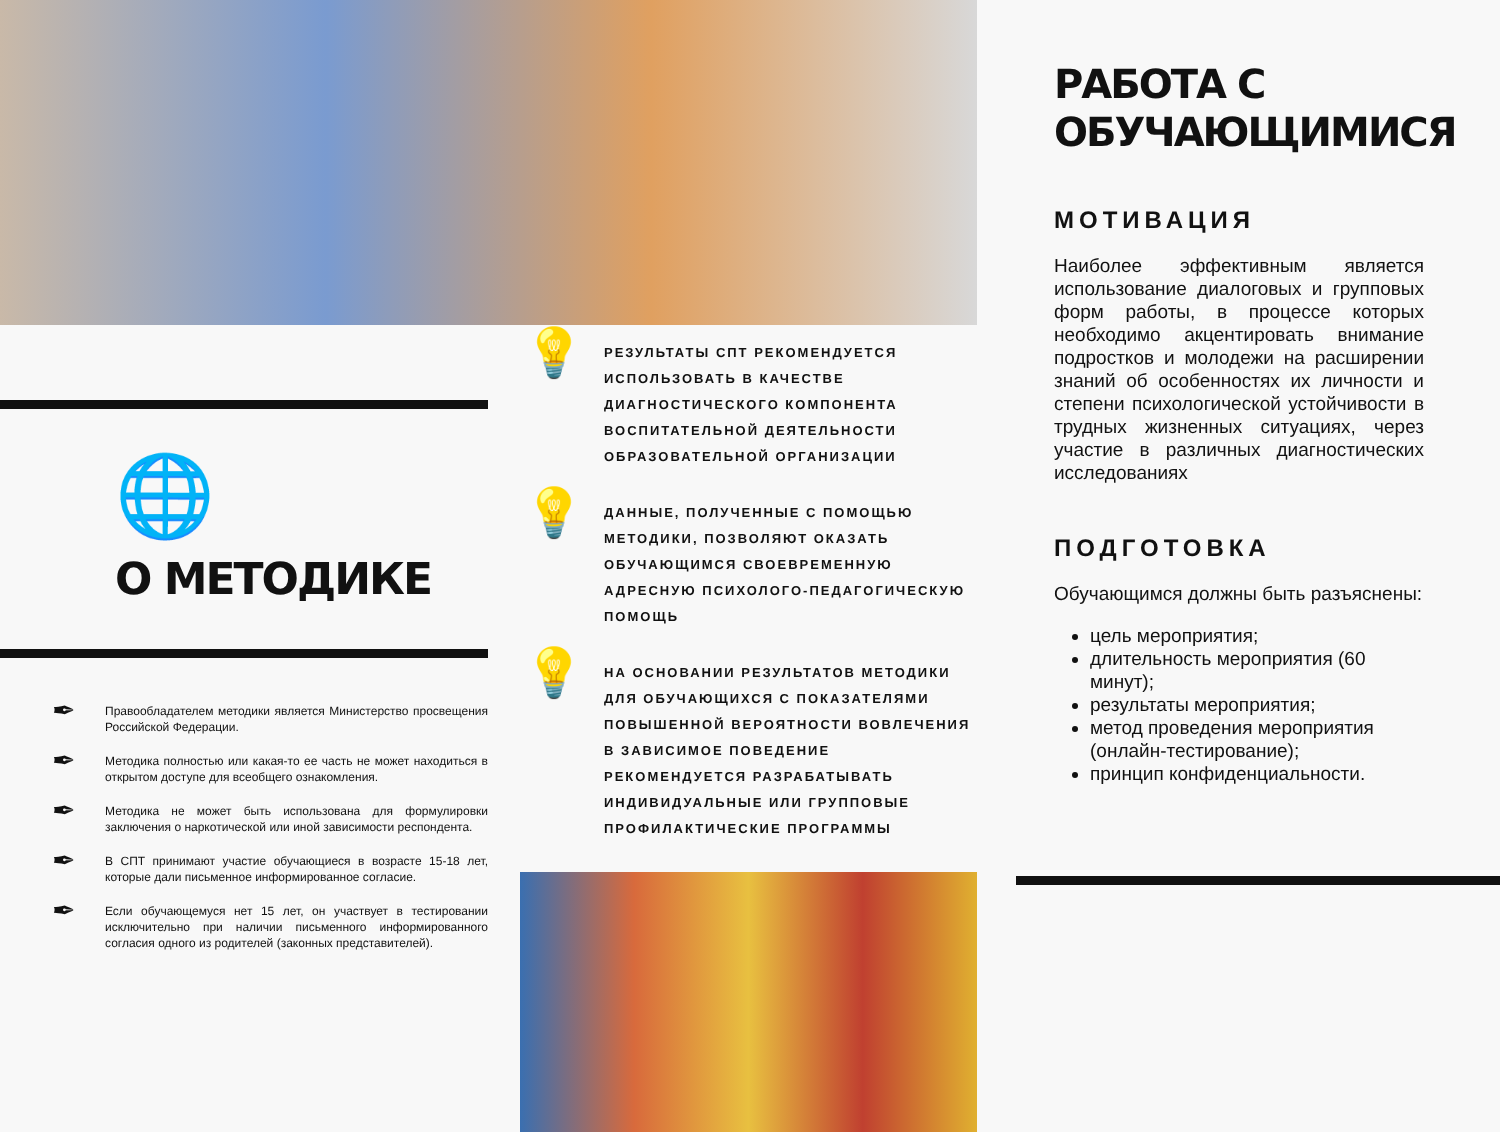🌐
О МЕТОДИКЕ
✒
Правообладателем методики является Министерство просвещения Российской Федерации.
✒
Методика полностью или какая-то ее часть не может находиться в открытом доступе для всеобщего ознакомления.
✒
Методика не может быть использована для формулировки заключения о наркотической или иной зависимости респондента.
✒
В СПТ принимают участие обучающиеся в возрасте 15-18 лет, которые дали письменное информированное согласие.
✒
Если обучающемуся нет 15 лет, он участвует в тестировании исключительно при наличии письменного информированного согласия одного из родителей (законных представителей).
💡
РЕЗУЛЬТАТЫ СПТ РЕКОМЕНДУЕТСЯ ИСПОЛЬЗОВАТЬ В КАЧЕСТВЕ ДИАГНОСТИЧЕСКОГО КОМПОНЕНТА ВОСПИТАТЕЛЬНОЙ ДЕЯТЕЛЬНОСТИ ОБРАЗОВАТЕЛЬНОЙ ОРГАНИЗАЦИИ
💡
ДАННЫЕ, ПОЛУЧЕННЫЕ С ПОМОЩЬЮ МЕТОДИКИ, ПОЗВОЛЯЮТ ОКАЗАТЬ ОБУЧАЮЩИМСЯ СВОЕВРЕМЕННУЮ АДРЕСНУЮ ПСИХОЛОГО-ПЕДАГОГИЧЕСКУЮ ПОМОЩЬ
💡
НА ОСНОВАНИИ РЕЗУЛЬТАТОВ МЕТОДИКИ ДЛЯ ОБУЧАЮЩИХСЯ С ПОКАЗАТЕЛЯМИ ПОВЫШЕННОЙ ВЕРОЯТНОСТИ ВОВЛЕЧЕНИЯ В ЗАВИСИМОЕ ПОВЕДЕНИЕ РЕКОМЕНДУЕТСЯ РАЗРАБАТЫВАТЬ ИНДИВИДУАЛЬНЫЕ ИЛИ ГРУППОВЫЕ ПРОФИЛАКТИЧЕСКИЕ ПРОГРАММЫ
РАБОТА С ОБУЧАЮЩИМИСЯ
МОТИВАЦИЯ
Наиболее эффективным является использование диалоговых и групповых форм работы, в процессе которых необходимо акцентировать внимание подростков и молодежи на расширении знаний об особенностях их личности и степени психологической устойчивости в трудных жизненных ситуациях, через участие в различных диагностических исследованиях
ПОДГОТОВКА
Обучающимся должны быть разъяснены:
цель мероприятия;
длительность мероприятия (60 минут);
результаты мероприятия;
метод проведения мероприятия (онлайн-тестирование);
принцип конфиденциальности.